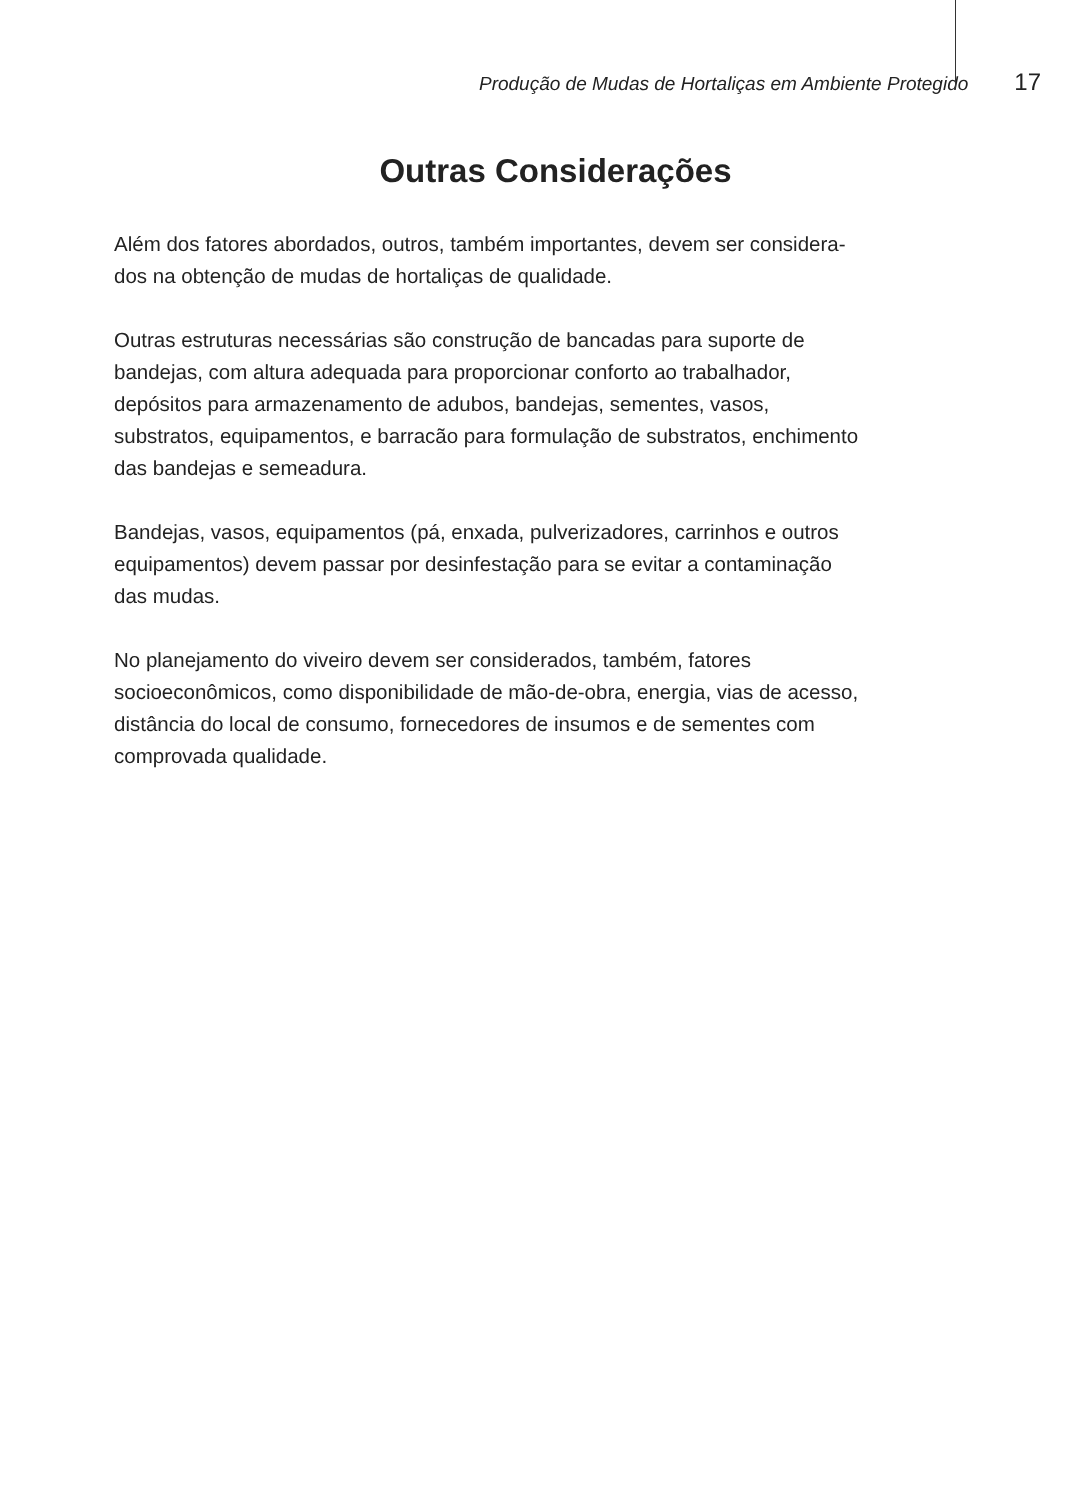Produção de Mudas de Hortaliças em Ambiente Protegido 17
Outras Considerações
Além dos fatores abordados, outros, também importantes, devem ser considera-
dos na obtenção de mudas de hortaliças de qualidade.
Outras estruturas necessárias são construção de bancadas para suporte de
bandejas, com altura adequada para proporcionar conforto ao trabalhador,
depósitos para armazenamento de adubos, bandejas, sementes, vasos,
substratos, equipamentos, e barracão para formulação de substratos, enchimento
das bandejas e semeadura.
Bandejas, vasos, equipamentos (pá, enxada, pulverizadores, carrinhos e outros
equipamentos) devem passar por desinfestação para se evitar a contaminação
das mudas.
No planejamento do viveiro devem ser considerados, também, fatores
socioeconômicos, como disponibilidade de mão-de-obra, energia, vias de acesso,
distância do local de consumo, fornecedores de insumos e de sementes com
comprovada qualidade.